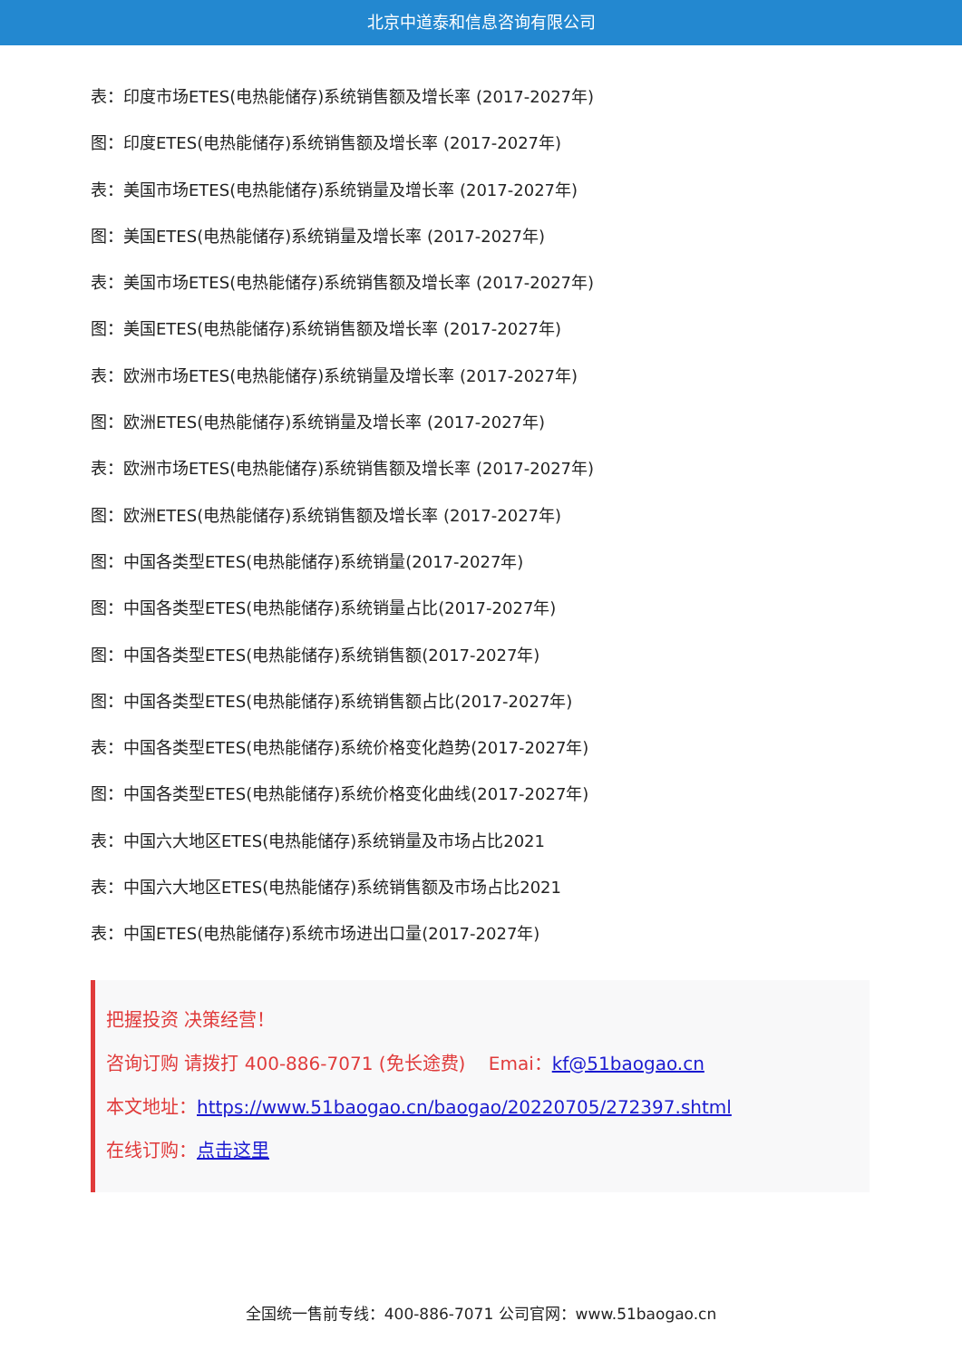北京中道泰和信息咨询有限公司
表：印度市场ETES(电热能储存)系统销售额及增长率 (2017-2027年)
图：印度ETES(电热能储存)系统销售额及增长率 (2017-2027年)
表：美国市场ETES(电热能储存)系统销量及增长率 (2017-2027年)
图：美国ETES(电热能储存)系统销量及增长率 (2017-2027年)
表：美国市场ETES(电热能储存)系统销售额及增长率 (2017-2027年)
图：美国ETES(电热能储存)系统销售额及增长率 (2017-2027年)
表：欧洲市场ETES(电热能储存)系统销量及增长率 (2017-2027年)
图：欧洲ETES(电热能储存)系统销量及增长率 (2017-2027年)
表：欧洲市场ETES(电热能储存)系统销售额及增长率 (2017-2027年)
图：欧洲ETES(电热能储存)系统销售额及增长率 (2017-2027年)
图：中国各类型ETES(电热能储存)系统销量(2017-2027年)
图：中国各类型ETES(电热能储存)系统销量占比(2017-2027年)
图：中国各类型ETES(电热能储存)系统销售额(2017-2027年)
图：中国各类型ETES(电热能储存)系统销售额占比(2017-2027年)
表：中国各类型ETES(电热能储存)系统价格变化趋势(2017-2027年)
图：中国各类型ETES(电热能储存)系统价格变化曲线(2017-2027年)
表：中国六大地区ETES(电热能储存)系统销量及市场占比2021
表：中国六大地区ETES(电热能储存)系统销售额及市场占比2021
表：中国ETES(电热能储存)系统市场进出口量(2017-2027年)
把握投资 决策经营！
咨询订购 请拨打 400-886-7071 (免长途费) Emai：kf@51baogao.cn
本文地址：https://www.51baogao.cn/baogao/20220705/272397.shtml
在线订购：点击这里
全国统一售前专线：400-886-7071 公司官网：www.51baogao.cn